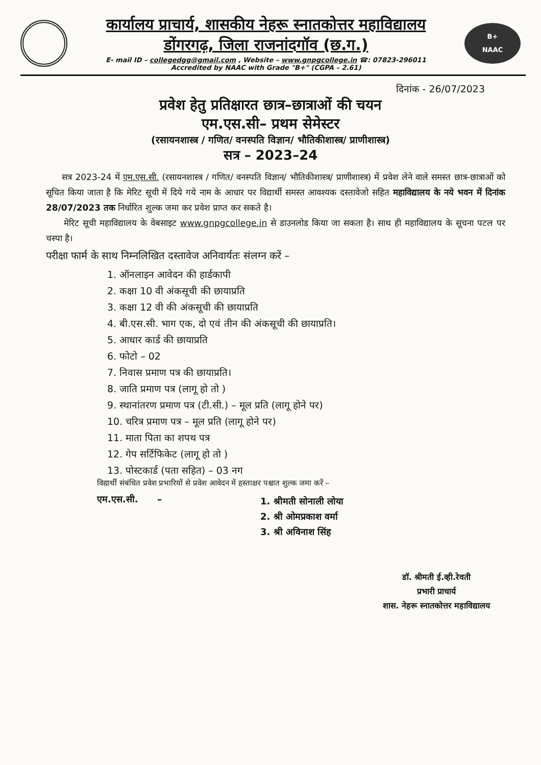कार्यालय प्राचार्य, शासकीय नेहरू स्नातकोत्तर महाविद्यालय
डोंगरगढ़, जिला राजनांदगॉव (छ.ग.)
E- mail ID – collegedgg@gmail.com , Website – www.gnpgcollege.in ☎: 07823-296011
Accredited by NAAC with Grade "B+" (CGPA – 2.61)
B+
NAAC
दिनांक - 26/07/2023
प्रवेश हेतु प्रतिक्षारत छात्र–छात्राओं की चयन
एम.एस.सी– प्रथम सेमेस्टर
(रसायनशास्त्र / गणित/ वनस्पति विज्ञान/ भौतिकीशास्त्र/ प्राणीशास्त्र)
सत्र – 2023–24
सत्र 2023-24 में एम.एस.सी. (रसायनशास्त्र / गणित/ वनस्पति विज्ञान/ भौतिकीशास्त्र/ प्राणीशास्त्र) में प्रवेश लेने वाले समस्त छात्र-छात्राओं को सूचित किया जाता है कि मेरिट सूची में दिये गये नाम के आधार पर विद्यार्थी समस्त आवश्यक दस्तावेजो सहित महाविद्यालय के नये भवन में दिनांक 28/07/2023 तक निर्धारित शुल्क जमा कर प्रवेश प्राप्त कर सकते है।
मेरिट सूची महाविद्यालय के वेबसाइट www.gnpgcollege.in से डाउनलोड किया जा सकता है। साथ ही महाविद्यालय के सूचना पटल पर चस्पा है।
परीक्षा फार्म के साथ निम्नलिखित दस्तावेज अनिवार्यतः संलग्न करें –
1. ऑनलाइन आवेदन की हार्डकापी
2. कक्षा 10 वी अंकसूची की छायाप्रति
3. कक्षा 12 वी की अंकसूची की छायाप्रति
4. बी.एस.सी. भाग एक, दो एवं तीन की अंकसूची की छायाप्रति।
5. आधार कार्ड की छायाप्रति
6. फोटो – 02
7. निवास प्रमाण पत्र की छायाप्रति।
8. जाति प्रमाण पत्र (लागू हो तो )
9. स्थानांतरण प्रमाण पत्र (टी.सी.) – मूल प्रति (लागू होने पर)
10. चरित्र प्रमाण पत्र – मूल प्रति (लागू होने पर)
11. माता पिता का शपथ पत्र
12. गेप सर्टिफिकेट (लागू हो तो )
13. पोस्टकार्ड (पता सहित) – 03 नग
विद्यार्थी संबंधित प्रवेश प्रभारियों से प्रवेश आवेदन में हस्ताक्षर पश्चात शुल्क जमा करें –
एम.एस.सी. –
1. श्रीमती सोनाली लोया
2. श्री ओमप्रकाश वर्मा
3. श्री अविनाश सिंह
डॉ. श्रीमती ई.व्ही.रेवती
प्रभारी प्राचार्य
शास. नेहरू स्नातकोत्तर महाविद्यालय